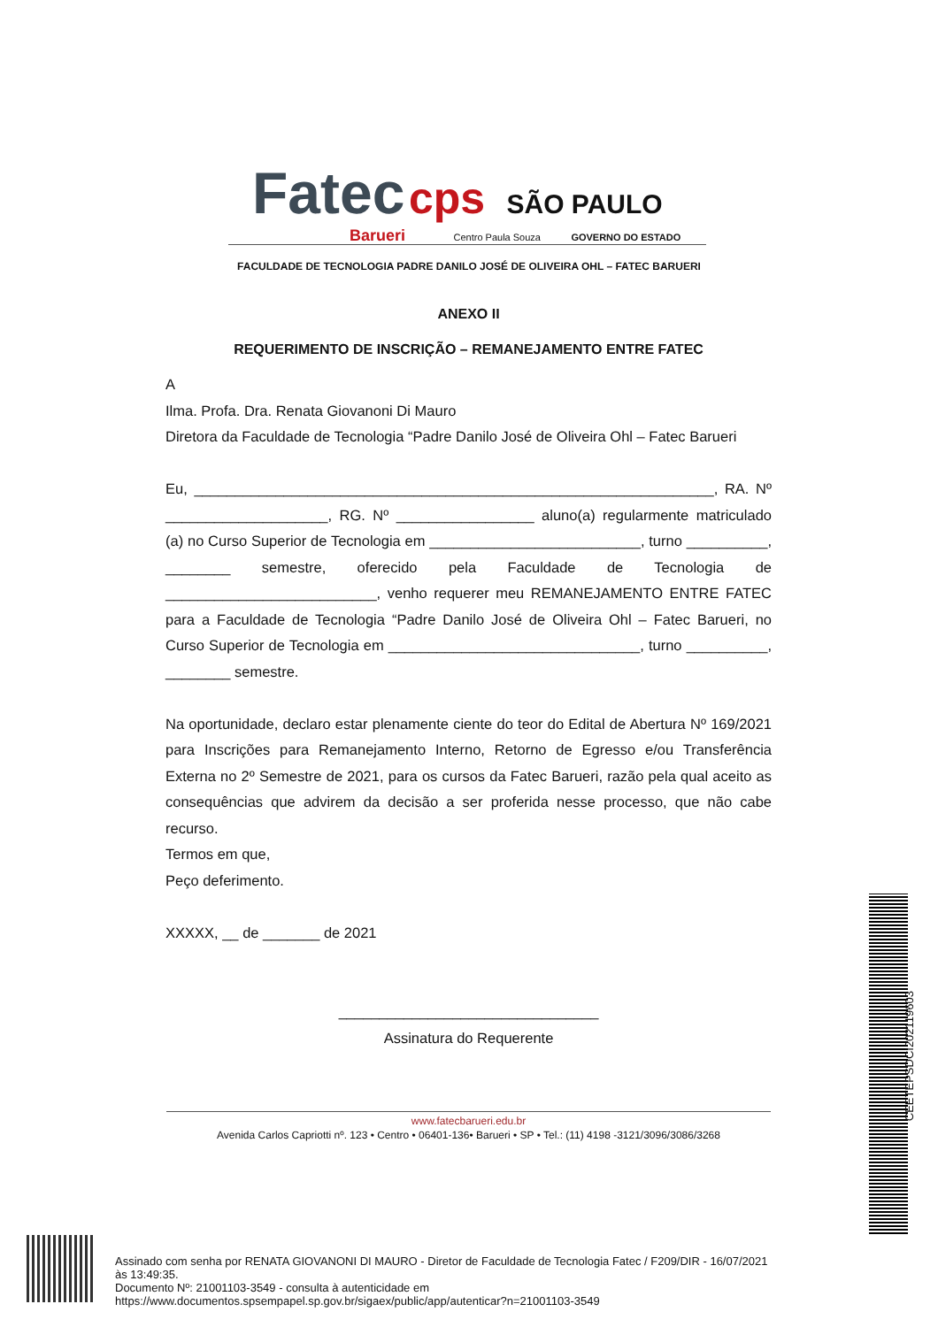Fatec cps SÃO PAULO
Barueri Centro Paula Souza GOVERNO DO ESTADO
FACULDADE DE TECNOLOGIA PADRE DANILO JOSÉ DE OLIVEIRA OHL – FATEC BARUERI
ANEXO II
REQUERIMENTO DE INSCRIÇÃO – REMANEJAMENTO ENTRE FATEC
A
Ilma. Profa. Dra. Renata Giovanoni Di Mauro
Diretora da Faculdade de Tecnologia “Padre Danilo José de Oliveira Ohl – Fatec Barueri
Eu, ________________________________________________________________, RA. Nº ____________________, RG. Nº _________________ aluno(a) regularmente matriculado (a) no Curso Superior de Tecnologia em __________________________, turno __________, ________ semestre, oferecido pela Faculdade de Tecnologia de __________________________, venho requerer meu REMANEJAMENTO ENTRE FATEC para a Faculdade de Tecnologia “Padre Danilo José de Oliveira Ohl – Fatec Barueri, no Curso Superior de Tecnologia em _______________________________, turno __________, ________ semestre.
Na oportunidade, declaro estar plenamente ciente do teor do Edital de Abertura Nº 169/2021 para Inscrições para Remanejamento Interno, Retorno de Egresso e/ou Transferência Externa no 2º Semestre de 2021, para os cursos da Fatec Barueri, razão pela qual aceito as consequências que advirem da decisão a ser proferida nesse processo, que não cabe recurso.
Termos em que,
Peço deferimento.
XXXXX, __ de _______ de 2021
________________________________
Assinatura do Requerente
www.fatecbarueri.edu.br
Avenida Carlos Capriotti nº. 123 • Centro • 06401-136• Barueri • SP • Tel.: (11) 4198 -3121/3096/3086/3268
Assinado com senha por RENATA GIOVANONI DI MAURO - Diretor de Faculdade de Tecnologia Fatec / F209/DIR - 16/07/2021
às 13:49:35.
Documento Nº: 21001103-3549 - consulta à autenticidade em
https://www.documentos.spsempapel.sp.gov.br/sigaex/public/app/autenticar?n=21001103-3549
CEETEPSDCI202119603